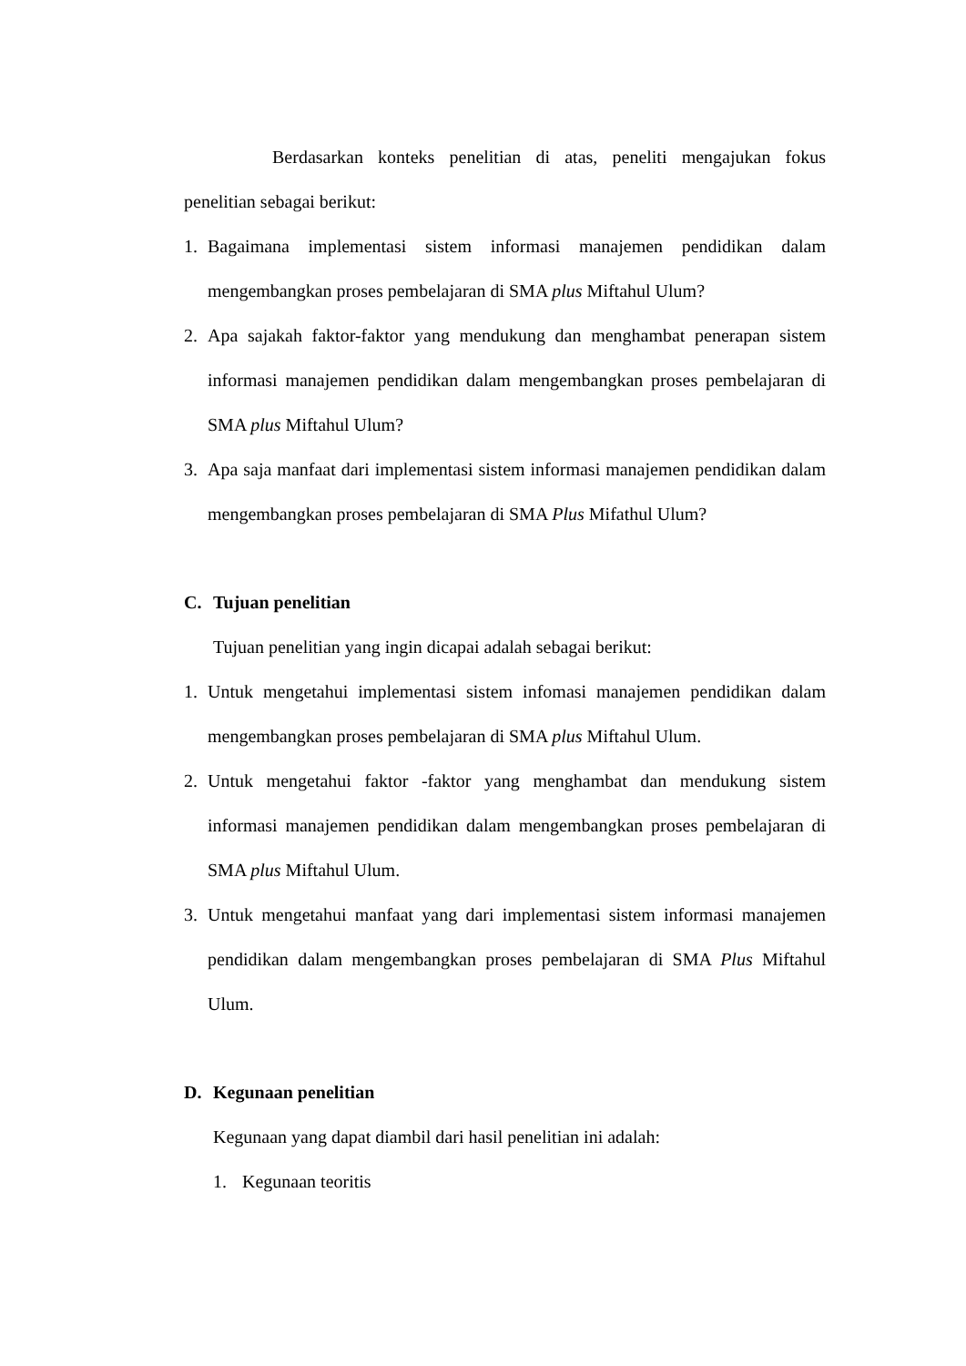Berdasarkan konteks penelitian di atas, peneliti mengajukan fokus penelitian sebagai berikut:
1. Bagaimana implementasi sistem informasi manajemen pendidikan dalam mengembangkan proses pembelajaran di SMA plus Miftahul Ulum?
2. Apa sajakah faktor-faktor yang mendukung dan menghambat penerapan sistem informasi manajemen pendidikan dalam mengembangkan proses pembelajaran di SMA plus Miftahul Ulum?
3. Apa saja manfaat dari implementasi sistem informasi manajemen pendidikan dalam mengembangkan proses pembelajaran di SMA Plus Mifathul Ulum?
C. Tujuan penelitian
Tujuan penelitian yang ingin dicapai adalah sebagai berikut:
1. Untuk mengetahui implementasi sistem infomasi manajemen pendidikan dalam mengembangkan proses pembelajaran di SMA plus Miftahul Ulum.
2. Untuk mengetahui faktor -faktor yang menghambat dan mendukung sistem informasi manajemen pendidikan dalam mengembangkan proses pembelajaran di SMA plus Miftahul Ulum.
3. Untuk mengetahui manfaat yang dari implementasi sistem informasi manajemen pendidikan dalam mengembangkan proses pembelajaran di SMA Plus Miftahul Ulum.
D. Kegunaan penelitian
Kegunaan yang dapat diambil dari hasil penelitian ini adalah:
1. Kegunaan teoritis